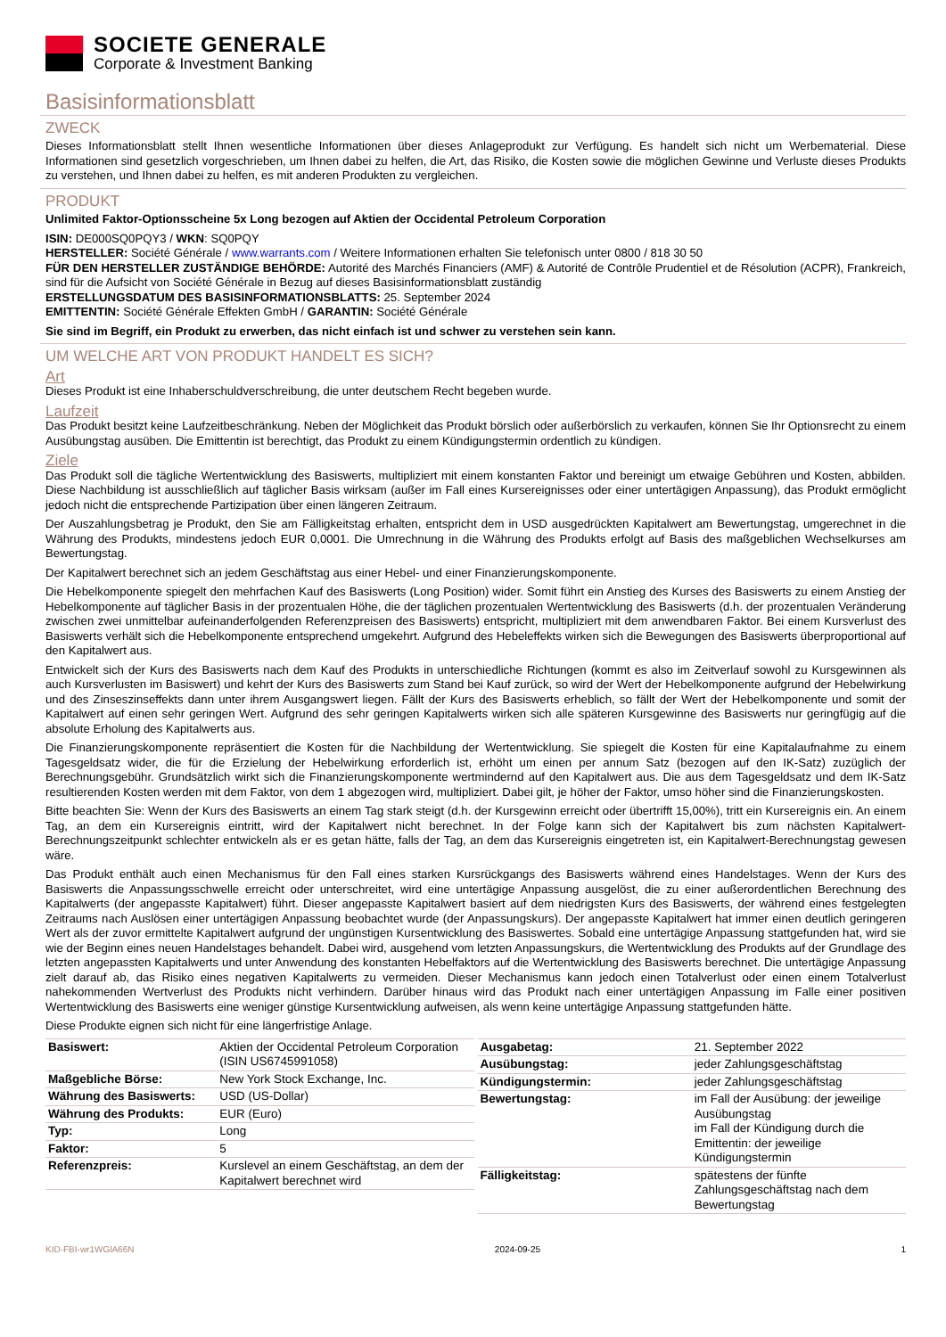SOCIETE GENERALE
Corporate & Investment Banking
Basisinformationsblatt
ZWECK
Dieses Informationsblatt stellt Ihnen wesentliche Informationen über dieses Anlageprodukt zur Verfügung. Es handelt sich nicht um Werbematerial. Diese Informationen sind gesetzlich vorgeschrieben, um Ihnen dabei zu helfen, die Art, das Risiko, die Kosten sowie die möglichen Gewinne und Verluste dieses Produkts zu verstehen, und Ihnen dabei zu helfen, es mit anderen Produkten zu vergleichen.
PRODUKT
Unlimited Faktor-Optionsscheine 5x Long bezogen auf Aktien der Occidental Petroleum Corporation
ISIN: DE000SQ0PQY3 / WKN: SQ0PQY
HERSTELLER: Société Générale / www.warrants.com / Weitere Informationen erhalten Sie telefonisch unter 0800 / 818 30 50
FÜR DEN HERSTELLER ZUSTÄNDIGE BEHÖRDE: Autorité des Marchés Financiers (AMF) & Autorité de Contrôle Prudentiel et de Résolution (ACPR), Frankreich, sind für die Aufsicht von Société Générale in Bezug auf dieses Basisinformationsblatt zuständig
ERSTELLUNGSDATUM DES BASISINFORMATIONSBLATTS: 25. September 2024
EMITTENTIN: Société Générale Effekten GmbH / GARANTIN: Société Générale
Sie sind im Begriff, ein Produkt zu erwerben, das nicht einfach ist und schwer zu verstehen sein kann.
UM WELCHE ART VON PRODUKT HANDELT ES SICH?
Art
Dieses Produkt ist eine Inhaberschuldverschreibung, die unter deutschem Recht begeben wurde.
Laufzeit
Das Produkt besitzt keine Laufzeitbeschränkung. Neben der Möglichkeit das Produkt börslich oder außerbörslich zu verkaufen, können Sie Ihr Optionsrecht zu einem Ausübungstag ausüben. Die Emittentin ist berechtigt, das Produkt zu einem Kündigungstermin ordentlich zu kündigen.
Ziele
Das Produkt soll die tägliche Wertentwicklung des Basiswerts, multipliziert mit einem konstanten Faktor und bereinigt um etwaige Gebühren und Kosten, abbilden. Diese Nachbildung ist ausschließlich auf täglicher Basis wirksam (außer im Fall eines Kursereignisses oder einer untertägigen Anpassung), das Produkt ermöglicht jedoch nicht die entsprechende Partizipation über einen längeren Zeitraum.
Der Auszahlungsbetrag je Produkt, den Sie am Fälligkeitstag erhalten, entspricht dem in USD ausgedrückten Kapitalwert am Bewertungstag, umgerechnet in die Währung des Produkts, mindestens jedoch EUR 0,0001. Die Umrechnung in die Währung des Produkts erfolgt auf Basis des maßgeblichen Wechselkurses am Bewertungstag.
Der Kapitalwert berechnet sich an jedem Geschäftstag aus einer Hebel- und einer Finanzierungskomponente.
Die Hebelkomponente spiegelt den mehrfachen Kauf des Basiswerts (Long Position) wider. Somit führt ein Anstieg des Kurses des Basiswerts zu einem Anstieg der Hebelkomponente auf täglicher Basis in der prozentualen Höhe, die der täglichen prozentualen Wertentwicklung des Basiswerts (d.h. der prozentualen Veränderung zwischen zwei unmittelbar aufeinanderfolgenden Referenzpreisen des Basiswerts) entspricht, multipliziert mit dem anwendbaren Faktor. Bei einem Kursverlust des Basiswerts verhält sich die Hebelkomponente entsprechend umgekehrt. Aufgrund des Hebeleffekts wirken sich die Bewegungen des Basiswerts überproportional auf den Kapitalwert aus.
Entwickelt sich der Kurs des Basiswerts nach dem Kauf des Produkts in unterschiedliche Richtungen (kommt es also im Zeitverlauf sowohl zu Kursgewinnen als auch Kursverlusten im Basiswert) und kehrt der Kurs des Basiswerts zum Stand bei Kauf zurück, so wird der Wert der Hebelkomponente aufgrund der Hebelwirkung und des Zinseszinseffekts dann unter ihrem Ausgangswert liegen. Fällt der Kurs des Basiswerts erheblich, so fällt der Wert der Hebelkomponente und somit der Kapitalwert auf einen sehr geringen Wert. Aufgrund des sehr geringen Kapitalwerts wirken sich alle späteren Kursgewinne des Basiswerts nur geringfügig auf die absolute Erholung des Kapitalwerts aus.
Die Finanzierungskomponente repräsentiert die Kosten für die Nachbildung der Wertentwicklung. Sie spiegelt die Kosten für eine Kapitalaufnahme zu einem Tagesgeldsatz wider, die für die Erzielung der Hebelwirkung erforderlich ist, erhöht um einen per annum Satz (bezogen auf den IK-Satz) zuzüglich der Berechnungsgebühr. Grundsätzlich wirkt sich die Finanzierungskomponente wertmindernd auf den Kapitalwert aus. Die aus dem Tagesgeldsatz und dem IK-Satz resultierenden Kosten werden mit dem Faktor, von dem 1 abgezogen wird, multipliziert. Dabei gilt, je höher der Faktor, umso höher sind die Finanzierungskosten.
Bitte beachten Sie: Wenn der Kurs des Basiswerts an einem Tag stark steigt (d.h. der Kursgewinn erreicht oder übertrifft 15,00%), tritt ein Kursereignis ein. An einem Tag, an dem ein Kursereignis eintritt, wird der Kapitalwert nicht berechnet. In der Folge kann sich der Kapitalwert bis zum nächsten Kapitalwert-Berechnungszeitpunkt schlechter entwickeln als er es getan hätte, falls der Tag, an dem das Kursereignis eingetreten ist, ein Kapitalwert-Berechnungstag gewesen wäre.
Das Produkt enthält auch einen Mechanismus für den Fall eines starken Kursrückgangs des Basiswerts während eines Handelstages. Wenn der Kurs des Basiswerts die Anpassungsschwelle erreicht oder unterschreitet, wird eine untertägige Anpassung ausgelöst, die zu einer außerordentlichen Berechnung des Kapitalwerts (der angepasste Kapitalwert) führt. Dieser angepasste Kapitalwert basiert auf dem niedrigsten Kurs des Basiswerts, der während eines festgelegten Zeitraums nach Auslösen einer untertägigen Anpassung beobachtet wurde (der Anpassungskurs). Der angepasste Kapitalwert hat immer einen deutlich geringeren Wert als der zuvor ermittelte Kapitalwert aufgrund der ungünstigen Kursentwicklung des Basiswertes. Sobald eine untertägige Anpassung stattgefunden hat, wird sie wie der Beginn eines neuen Handelstages behandelt. Dabei wird, ausgehend vom letzten Anpassungskurs, die Wertentwicklung des Produkts auf der Grundlage des letzten angepassten Kapitalwerts und unter Anwendung des konstanten Hebelfaktors auf die Wertentwicklung des Basiswerts berechnet. Die untertägige Anpassung zielt darauf ab, das Risiko eines negativen Kapitalwerts zu vermeiden. Dieser Mechanismus kann jedoch einen Totalverlust oder einen einem Totalverlust nahekommenden Wertverlust des Produkts nicht verhindern. Darüber hinaus wird das Produkt nach einer untertägigen Anpassung im Falle einer positiven Wertentwicklung des Basiswerts eine weniger günstige Kursentwicklung aufweisen, als wenn keine untertägige Anpassung stattgefunden hätte.
Diese Produkte eignen sich nicht für eine längerfristige Anlage.
| Basiswert: | Aktien der Occidental Petroleum Corporation (ISIN US6745991058) |
| Maßgebliche Börse: | New York Stock Exchange, Inc. |
| Währung des Basiswerts: | USD (US-Dollar) |
| Währung des Produkts: | EUR (Euro) |
| Typ: | Long |
| Faktor: | 5 |
| Referenzpreis: | Kurslevel an einem Geschäftstag, an dem der Kapitalwert berechnet wird |
| Ausgabetag: | 21. September 2022 |
| Ausübungstag: | jeder Zahlungsgeschäftstag |
| Kündigungstermin: | jeder Zahlungsgeschäftstag |
| Bewertungstag: | im Fall der Ausübung: der jeweilige Ausübungstag im Fall der Kündigung durch die Emittentin: der jeweilige Kündigungstermin |
| Fälligkeitstag: | spätestens der fünfte Zahlungsgeschäftstag nach dem Bewertungstag |
KID-FBI-wr1WGlA66N 2024-09-25 1